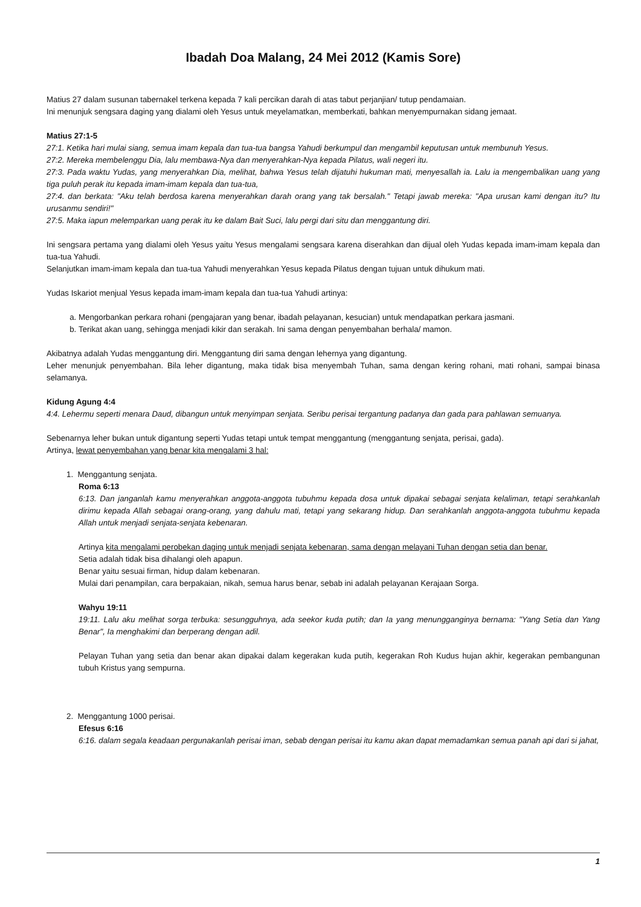Ibadah Doa Malang, 24 Mei 2012 (Kamis Sore)
Matius 27 dalam susunan tabernakel terkena kepada 7 kali percikan darah di atas tabut perjanjian/ tutup pendamaian.
Ini menunjuk sengsara daging yang dialami oleh Yesus untuk meyelamatkan, memberkati, bahkan menyempurnakan sidang jemaat.
Matius 27:1-5
27:1. Ketika hari mulai siang, semua imam kepala dan tua-tua bangsa Yahudi berkumpul dan mengambil keputusan untuk membunuh Yesus.
27:2. Mereka membelenggu Dia, lalu membawa-Nya dan menyerahkan-Nya kepada Pilatus, wali negeri itu.
27:3. Pada waktu Yudas, yang menyerahkan Dia, melihat, bahwa Yesus telah dijatuhi hukuman mati, menyesallah ia. Lalu ia mengembalikan uang yang tiga puluh perak itu kepada imam-imam kepala dan tua-tua,
27:4. dan berkata: "Aku telah berdosa karena menyerahkan darah orang yang tak bersalah." Tetapi jawab mereka: "Apa urusan kami dengan itu? Itu urusanmu sendiri!"
27:5. Maka iapun melemparkan uang perak itu ke dalam Bait Suci, lalu pergi dari situ dan menggantung diri.
Ini sengsara pertama yang dialami oleh Yesus yaitu Yesus mengalami sengsara karena diserahkan dan dijual oleh Yudas kepada imam-imam kepala dan tua-tua Yahudi.
Selanjutkan imam-imam kepala dan tua-tua Yahudi menyerahkan Yesus kepada Pilatus dengan tujuan untuk dihukum mati.
Yudas Iskariot menjual Yesus kepada imam-imam kepala dan tua-tua Yahudi artinya:
a. Mengorbankan perkara rohani (pengajaran yang benar, ibadah pelayanan, kesucian) untuk mendapatkan perkara jasmani.
b. Terikat akan uang, sehingga menjadi kikir dan serakah. Ini sama dengan penyembahan berhala/ mamon.
Akibatnya adalah Yudas menggantung diri. Menggantung diri sama dengan lehernya yang digantung.
Leher menunjuk penyembahan. Bila leher digantung, maka tidak bisa menyembah Tuhan, sama dengan kering rohani, mati rohani, sampai binasa selamanya.
Kidung Agung 4:4
4:4. Lehermu seperti menara Daud, dibangun untuk menyimpan senjata. Seribu perisai tergantung padanya dan gada para pahlawan semuanya.
Sebenarnya leher bukan untuk digantung seperti Yudas tetapi untuk tempat menggantung (menggantung senjata, perisai, gada).
Artinya, lewat penyembahan yang benar kita mengalami 3 hal:
1. Menggantung senjata.
Roma 6:13
6:13. Dan janganlah kamu menyerahkan anggota-anggota tubuhmu kepada dosa untuk dipakai sebagai senjata kelaliman, tetapi serahkanlah dirimu kepada Allah sebagai orang-orang, yang dahulu mati, tetapi yang sekarang hidup. Dan serahkanlah anggota-anggota tubuhmu kepada Allah untuk menjadi senjata-senjata kebenaran.
Artinya kita mengalami perobekan daging untuk menjadi senjata kebenaran, sama dengan melayani Tuhan dengan setia dan benar.
Setia adalah tidak bisa dihalangi oleh apapun.
Benar yaitu sesuai firman, hidup dalam kebenaran.
Mulai dari penampilan, cara berpakaian, nikah, semua harus benar, sebab ini adalah pelayanan Kerajaan Sorga.
Wahyu 19:11
19:11. Lalu aku melihat sorga terbuka: sesungguhnya, ada seekor kuda putih; dan Ia yang menungganginya bernama: "Yang Setia dan Yang Benar", Ia menghakimi dan berperang dengan adil.
Pelayan Tuhan yang setia dan benar akan dipakai dalam kegerakan kuda putih, kegerakan Roh Kudus hujan akhir, kegerakan pembangunan tubuh Kristus yang sempurna.
2. Menggantung 1000 perisai.
Efesus 6:16
6:16. dalam segala keadaan pergunakanlah perisai iman, sebab dengan perisai itu kamu akan dapat memadamkan semua panah api dari si jahat,
1